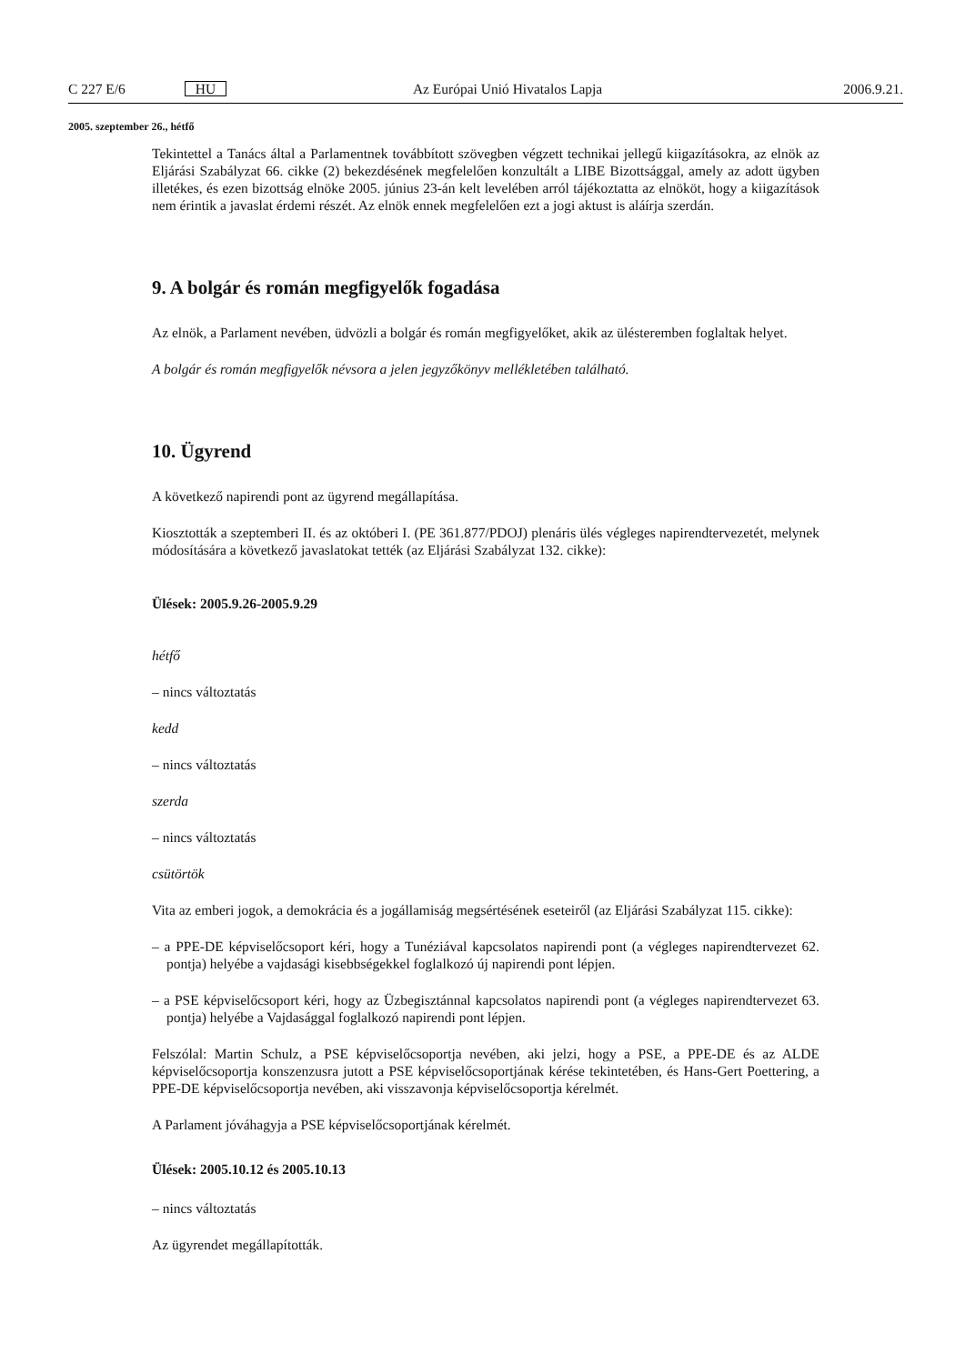C 227 E/6 HU Az Európai Unió Hivatalos Lapja 2006.9.21.
2005. szeptember 26., hétfő
Tekintettel a Tanács által a Parlamentnek továbbított szövegben végzett technikai jellegű kiigazításokra, az elnök az Eljárási Szabályzat 66. cikke (2) bekezdésének megfelelően konzultált a LIBE Bizottsággal, amely az adott ügyben illetékes, és ezen bizottság elnöke 2005. június 23-án kelt levelében arról tájékoztatta az elnököt, hogy a kiigazítások nem érintik a javaslat érdemi részét. Az elnök ennek megfelelően ezt a jogi aktust is aláírja szerdán.
9. A bolgár és román megfigyelők fogadása
Az elnök, a Parlament nevében, üdvözli a bolgár és román megfigyelőket, akik az ülésteremben foglaltak helyet.
A bolgár és román megfigyelők névsora a jelen jegyzőkönyv mellékletében található.
10. Ügyrend
A következő napirendi pont az ügyrend megállapítása.
Kiosztották a szeptemberi II. és az októberi I. (PE 361.877/PDOJ) plenáris ülés végleges napirendtervezetét, melynek módosítására a következő javaslatokat tették (az Eljárási Szabályzat 132. cikke):
Ülések: 2005.9.26-2005.9.29
hétfő
– nincs változtatás
kedd
– nincs változtatás
szerda
– nincs változtatás
csütörtök
Vita az emberi jogok, a demokrácia és a jogállamiság megsértésének eseteiről (az Eljárási Szabályzat 115. cikke):
– a PPE-DE képviselőcsoport kéri, hogy a Tunéziával kapcsolatos napirendi pont (a végleges napirendtervezet 62. pontja) helyébe a vajdasági kisebbségekkel foglalkozó új napirendi pont lépjen.
– a PSE képviselőcsoport kéri, hogy az Üzbegisztánnal kapcsolatos napirendi pont (a végleges napirendtervezet 63. pontja) helyébe a Vajdasággal foglalkozó napirendi pont lépjen.
Felszólal: Martin Schulz, a PSE képviselőcsoportja nevében, aki jelzi, hogy a PSE, a PPE-DE és az ALDE képviselőcsoportja konszenzusra jutott a PSE képviselőcsoportjának kérése tekintetében, és Hans-Gert Poettering, a PPE-DE képviselőcsoportja nevében, aki visszavonja képviselőcsoportja kérelmét.
A Parlament jóváhagyja a PSE képviselőcsoportjának kérelmét.
Ülések: 2005.10.12 és 2005.10.13
– nincs változtatás
Az ügyrendet megállapították.